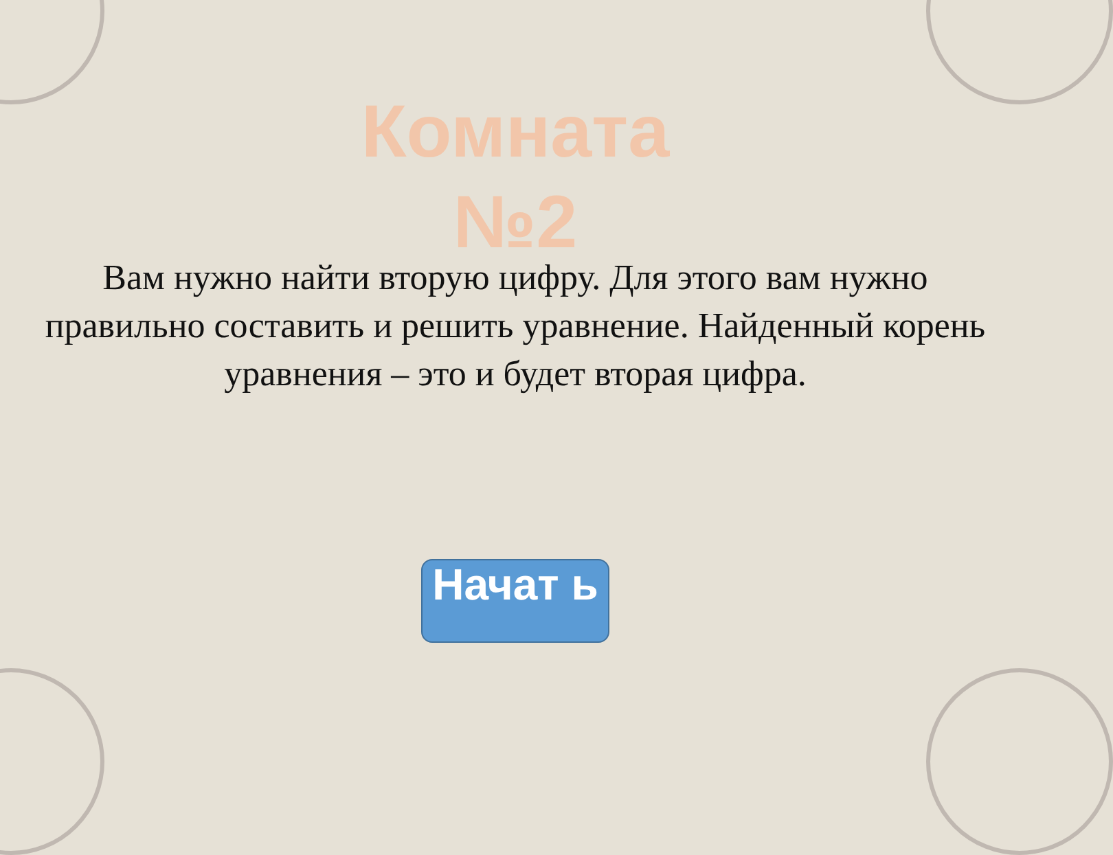Комната
№2
Вам нужно найти вторую цифру. Для этого вам нужно правильно составить и решить уравнение. Найденный корень уравнения – это и будет вторая цифра.
Начат ь